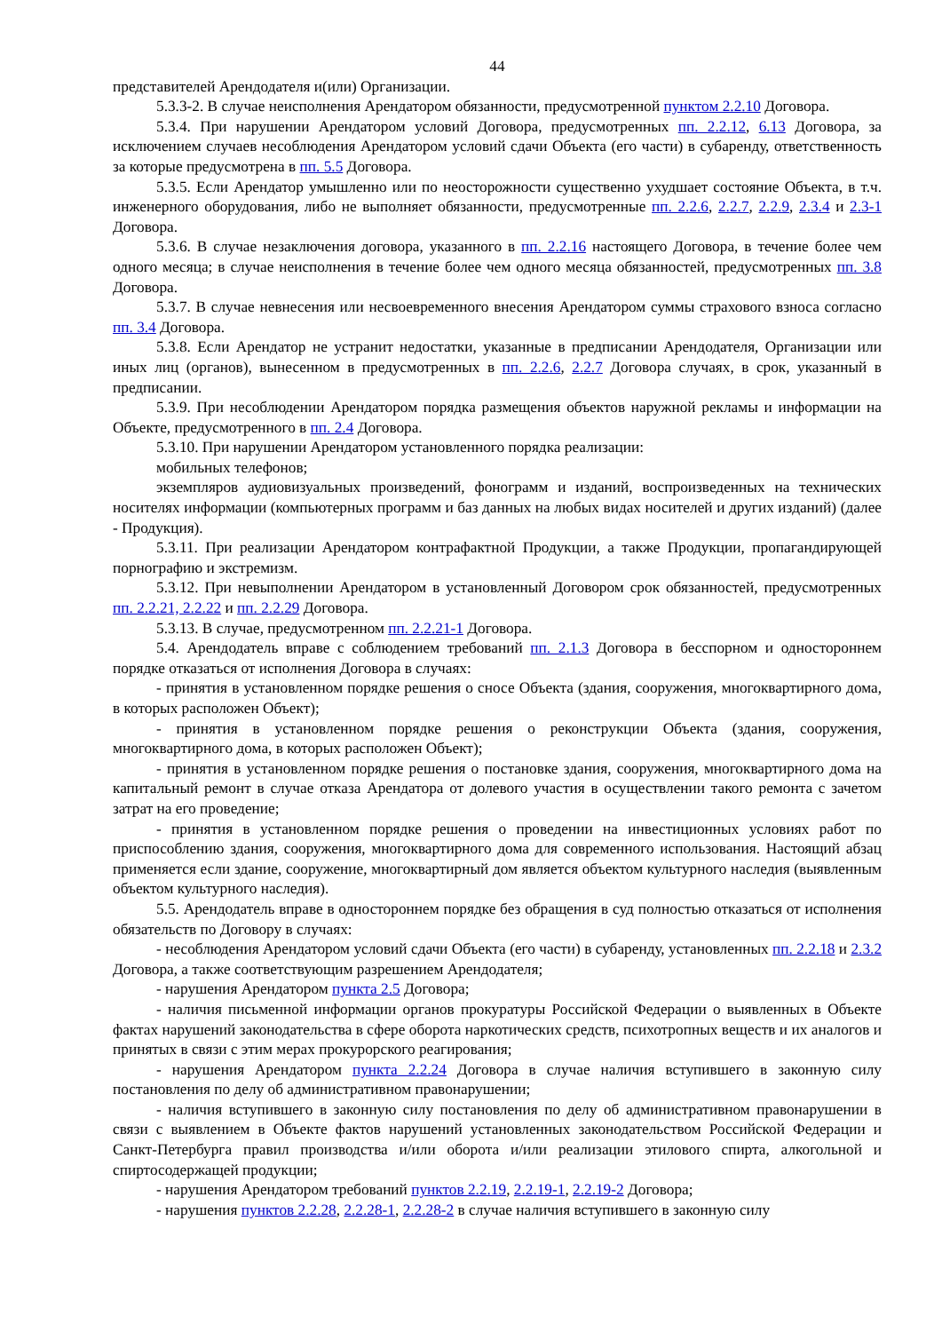44
представителей Арендодателя и(или) Организации.
5.3.3-2. В случае неисполнения Арендатором обязанности, предусмотренной пунктом 2.2.10 Договора.
5.3.4. При нарушении Арендатором условий Договора, предусмотренных пп. 2.2.12, 6.13 Договора, за исключением случаев несоблюдения Арендатором условий сдачи Объекта (его части) в субаренду, ответственность за которые предусмотрена в пп. 5.5 Договора.
5.3.5. Если Арендатор умышленно или по неосторожности существенно ухудшает состояние Объекта, в т.ч. инженерного оборудования, либо не выполняет обязанности, предусмотренные пп. 2.2.6, 2.2.7, 2.2.9, 2.3.4 и 2.3-1 Договора.
5.3.6. В случае незаключения договора, указанного в пп. 2.2.16 настоящего Договора, в течение более чем одного месяца; в случае неисполнения в течение более чем одного месяца обязанностей, предусмотренных пп. 3.8 Договора.
5.3.7. В случае невнесения или несвоевременного внесения Арендатором суммы страхового взноса согласно пп. 3.4 Договора.
5.3.8. Если Арендатор не устранит недостатки, указанные в предписании Арендодателя, Организации или иных лиц (органов), вынесенном в предусмотренных в пп. 2.2.6, 2.2.7 Договора случаях, в срок, указанный в предписании.
5.3.9. При несоблюдении Арендатором порядка размещения объектов наружной рекламы и информации на Объекте, предусмотренного в пп. 2.4 Договора.
5.3.10. При нарушении Арендатором установленного порядка реализации:
мобильных телефонов;
экземпляров аудиовизуальных произведений, фонограмм и изданий, воспроизведенных на технических носителях информации (компьютерных программ и баз данных на любых видах носителей и других изданий) (далее - Продукция).
5.3.11. При реализации Арендатором контрафактной Продукции, а также Продукции, пропагандирующей порнографию и экстремизм.
5.3.12. При невыполнении Арендатором в установленный Договором срок обязанностей, предусмотренных пп. 2.2.21, 2.2.22 и пп. 2.2.29 Договора.
5.3.13. В случае, предусмотренном пп. 2.2.21-1 Договора.
5.4. Арендодатель вправе с соблюдением требований пп. 2.1.3 Договора в бесспорном и одностороннем порядке отказаться от исполнения Договора в случаях:
- принятия в установленном порядке решения о сносе Объекта (здания, сооружения, многоквартирного дома, в которых расположен Объект);
- принятия в установленном порядке решения о реконструкции Объекта (здания, сооружения, многоквартирного дома, в которых расположен Объект);
- принятия в установленном порядке решения о постановке здания, сооружения, многоквартирного дома на капитальный ремонт в случае отказа Арендатора от долевого участия в осуществлении такого ремонта с зачетом затрат на его проведение;
- принятия в установленном порядке решения о проведении на инвестиционных условиях работ по приспособлению здания, сооружения, многоквартирного дома для современного использования. Настоящий абзац применяется если здание, сооружение, многоквартирный дом является объектом культурного наследия (выявленным объектом культурного наследия).
5.5. Арендодатель вправе в одностороннем порядке без обращения в суд полностью отказаться от исполнения обязательств по Договору в случаях:
- несоблюдения Арендатором условий сдачи Объекта (его части) в субаренду, установленных пп. 2.2.18 и 2.3.2 Договора, а также соответствующим разрешением Арендодателя;
- нарушения Арендатором пункта 2.5 Договора;
- наличия письменной информации органов прокуратуры Российской Федерации о выявленных в Объекте фактах нарушений законодательства в сфере оборота наркотических средств, психотропных веществ и их аналогов и принятых в связи с этим мерах прокурорского реагирования;
- нарушения Арендатором пункта 2.2.24 Договора в случае наличия вступившего в законную силу постановления по делу об административном правонарушении;
- наличия вступившего в законную силу постановления по делу об административном правонарушении в связи с выявлением в Объекте фактов нарушений установленных законодательством Российской Федерации и Санкт-Петербурга правил производства и/или оборота и/или реализации этилового спирта, алкогольной и спиртосодержащей продукции;
- нарушения Арендатором требований пунктов 2.2.19, 2.2.19-1, 2.2.19-2 Договора;
- нарушения пунктов 2.2.28, 2.2.28-1, 2.2.28-2 в случае наличия вступившего в законную силу